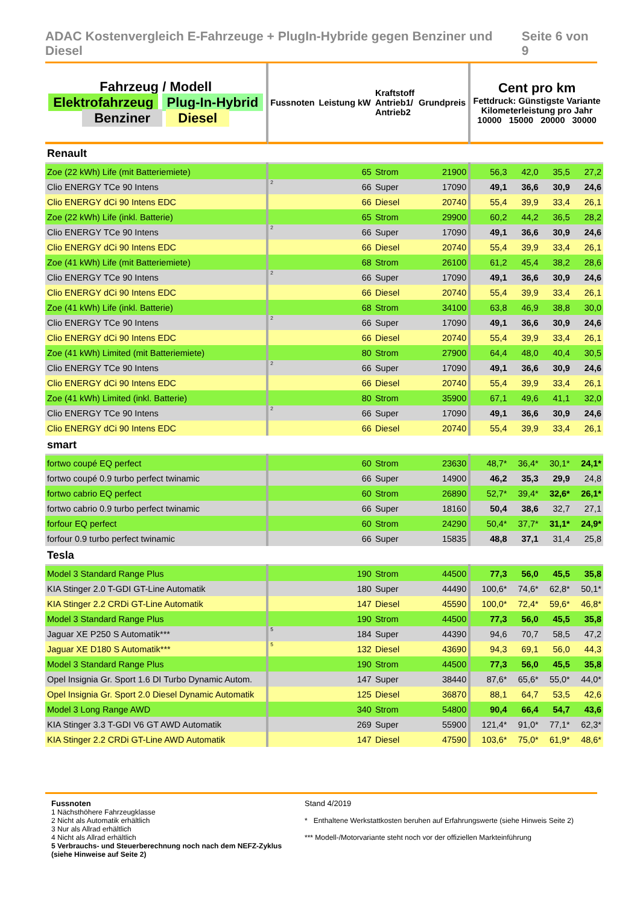ADAC Kostenvergleich E-Fahrzeuge + PlugIn-Hybride gegen Benziner und Diesel Seite 6 von 9
| Fahrzeug / Modell Elektrofahrzeug Plug-In-Hybrid Benziner Diesel | Fussnoten | Leistung kW | Kraftstoff Antrieb1/ Antrieb2 | Grundpreis | Cent pro km Fettdruck: Günstigste Variante Kilometerleistung pro Jahr 10000 15000 20000 30000 | | | |
| Renault | | | | | | | | |
| Zoe (22 kWh) Life (mit Batteriemiete) | | 65 | Strom | 21900 | 56,3 | 42,0 | 35,5 | 27,2 |
| Clio ENERGY TCe 90 Intens | <sup>2</sup> | 66 | Super | 17090 | 49,1 | 36,6 | 30,9 | 24,6 |
| Clio ENERGY dCi 90 Intens EDC | | 66 | Diesel | 20740 | 55,4 | 39,9 | 33,4 | 26,1 |
| Zoe (22 kWh) Life (inkl. Batterie) | | 65 | Strom | 29900 | 60,2 | 44,2 | 36,5 | 28,2 |
| Clio ENERGY TCe 90 Intens | <sup>2</sup> | 66 | Super | 17090 | 49,1 | 36,6 | 30,9 | 24,6 |
| Clio ENERGY dCi 90 Intens EDC | | 66 | Diesel | 20740 | 55,4 | 39,9 | 33,4 | 26,1 |
| Zoe (41 kWh) Life (mit Batteriemiete) | | 68 | Strom | 26100 | 61,2 | 45,4 | 38,2 | 28,6 |
| Clio ENERGY TCe 90 Intens | <sup>2</sup> | 66 | Super | 17090 | 49,1 | 36,6 | 30,9 | 24,6 |
| Clio ENERGY dCi 90 Intens EDC | | 66 | Diesel | 20740 | 55,4 | 39,9 | 33,4 | 26,1 |
| Zoe (41 kWh) Life (inkl. Batterie) | | 68 | Strom | 34100 | 63,8 | 46,9 | 38,8 | 30,0 |
| Clio ENERGY TCe 90 Intens | <sup>2</sup> | 66 | Super | 17090 | 49,1 | 36,6 | 30,9 | 24,6 |
| Clio ENERGY dCi 90 Intens EDC | | 66 | Diesel | 20740 | 55,4 | 39,9 | 33,4 | 26,1 |
| Zoe (41 kWh) Limited (mit Batteriemiete) | | 80 | Strom | 27900 | 64,4 | 48,0 | 40,4 | 30,5 |
| Clio ENERGY TCe 90 Intens | <sup>2</sup> | 66 | Super | 17090 | 49,1 | 36,6 | 30,9 | 24,6 |
| Clio ENERGY dCi 90 Intens EDC | | 66 | Diesel | 20740 | 55,4 | 39,9 | 33,4 | 26,1 |
| Zoe (41 kWh) Limited (inkl. Batterie) | | 80 | Strom | 35900 | 67,1 | 49,6 | 41,1 | 32,0 |
| Clio ENERGY TCe 90 Intens | <sup>2</sup> | 66 | Super | 17090 | 49,1 | 36,6 | 30,9 | 24,6 |
| Clio ENERGY dCi 90 Intens EDC | | 66 | Diesel | 20740 | 55,4 | 39,9 | 33,4 | 26,1 |
| smart | | | | | | | | |
| fortwo coupé EQ perfect | | 60 | Strom | 23630 | 48,7* | 36,4* | 30,1* | 24,1* |
| fortwo coupé 0.9 turbo perfect twinamic | | 66 | Super | 14900 | 46,2 | 35,3 | 29,9 | 24,8 |
| fortwo cabrio EQ perfect | | 60 | Strom | 26890 | 52,7* | 39,4* | 32,6* | 26,1* |
| fortwo cabrio 0.9 turbo perfect twinamic | | 66 | Super | 18160 | 50,4 | 38,6 | 32,7 | 27,1 |
| forfour EQ perfect | | 60 | Strom | 24290 | 50,4* | 37,7* | 31,1* | 24,9* |
| forfour 0.9 turbo perfect twinamic | | 66 | Super | 15835 | 48,8 | 37,1 | 31,4 | 25,8 |
| Tesla | | | | | | | | |
| Model 3 Standard Range Plus | | 190 | Strom | 44500 | 77,3 | 56,0 | 45,5 | 35,8 |
| KIA Stinger 2.0 T-GDI GT-Line Automatik | | 180 | Super | 44490 | 100,6* | 74,6* | 62,8* | 50,1* |
| KIA Stinger 2.2 CRDi GT-Line Automatik | | 147 | Diesel | 45590 | 100,0* | 72,4* | 59,6* | 46,8* |
| Model 3 Standard Range Plus | | 190 | Strom | 44500 | 77,3 | 56,0 | 45,5 | 35,8 |
| Jaguar XE P250 S Automatik*** | <sup>5</sup> | 184 | Super | 44390 | 94,6 | 70,7 | 58,5 | 47,2 |
| Jaguar XE D180 S Automatik*** | <sup>5</sup> | 132 | Diesel | 43690 | 94,3 | 69,1 | 56,0 | 44,3 |
| Model 3 Standard Range Plus | | 190 | Strom | 44500 | 77,3 | 56,0 | 45,5 | 35,8 |
| Opel Insignia Gr. Sport 1.6 DI Turbo Dynamic Autom. | | 147 | Super | 38440 | 87,6* | 65,6* | 55,0* | 44,0* |
| Opel Insignia Gr. Sport 2.0 Diesel Dynamic Automatik | | 125 | Diesel | 36870 | 88,1 | 64,7 | 53,5 | 42,6 |
| Model 3 Long Range AWD | | 340 | Strom | 54800 | 90,4 | 66,4 | 54,7 | 43,6 |
| KIA Stinger 3.3 T-GDI V6 GT AWD Automatik | | 269 | Super | 55900 | 121,4* | 91,0* | 77,1* | 62,3* |
| KIA Stinger 2.2 CRDi GT-Line AWD Automatik | | 147 | Diesel | 47590 | 103,6* | 75,0* | 61,9* | 48,6* |
Fussnoten
1 Nächsthöhere Fahrzeugklasse
2 Nicht als Automatik erhältlich
3 Nur als Allrad erhältlich
4 Nicht als Allrad erhältlich
5 Verbrauchs- und Steuerberechnung noch nach dem NEFZ-Zyklus (siehe Hinweise auf Seite 2)
Stand 4/2019
* Enthaltene Werkstattkosten beruhen auf Erfahrungswerte (siehe Hinweis Seite 2)
*** Modell-/Motorvariante steht noch vor der offiziellen Markteinführung